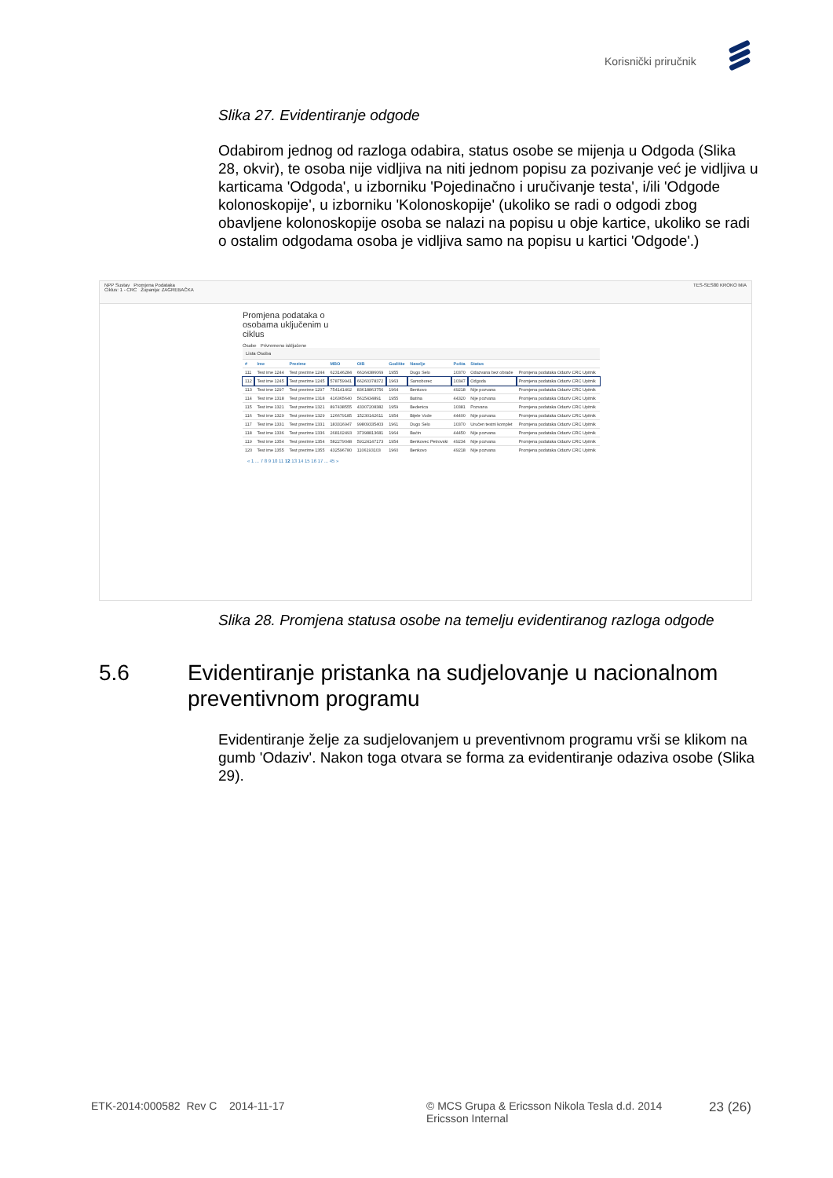Korisnički priručnik
Slika 27. Evidentiranje odgode
Odabirom jednog od razloga odabira, status osobe se mijenja u Odgoda (Slika 28, okvir), te osoba nije vidljiva na niti jednom popisu za pozivanje već je vidljiva u karticama 'Odgoda', u izborniku 'Pojedinačno i uručivanje testa', i/ili 'Odgode kolonoskopije', u izborniku 'Kolonoskopije' (ukoliko se radi o odgodi zbog obavljene kolonoskopije osoba se nalazi na popisu u obje kartice, ukoliko se radi o ostalim odgodama osoba je vidljiva samo na popisu u kartici 'Odgode'.)
NPP Sustav Promjena Podataka TES-SES80 KROKO MIA
Ciklus: 1 - CRC Županija: ZAGREBAČKA
Promjena podataka o osobama uključenim u ciklus
Osobe Privremeno isključene
Lista Osoba
| # | Ime | Prezime | MBO | OIB | Godište | Naselje | Pošta | Status | |
| --- | --- | --- | --- | --- | --- | --- | --- | --- | --- |
| 111 | Test ime 1244 | Test prezime 1244 | 623146284 | 66164386069 | 1955 | Dugo Selo | 10370 | Odazvana bez obrade | Promjena podataka Odaziv CRC Upitnik |
| 112 | Test ime 1245 | Test prezime 1245 | 578759941 | 66260378372 | 1963 | Samoborec | 10347 | Odgoda | Promjena podataka Odaziv CRC Upitnik |
| 113 | Test ime 1297 | Test prezime 1297 | 754141402 | 83618863756 | 1964 | Benkovo | 49218 | Nije pozvana | Promjena podataka Odaziv CRC Upitnik |
| 114 | Test ime 1318 | Test prezime 1318 | 416365640 | 5615434891 | 1955 | Batina | 44320 | Nije pozvana | Promjena podataka Odaziv CRC Upitnik |
| 115 | Test ime 1321 | Test prezime 1321 | 897438555 | 43307208382 | 1959 | Bedenica | 10381 | Pozvana | Promjena podataka Odaziv CRC Upitnik |
| 116 | Test ime 1329 | Test prezime 1329 | 126679185 | 15230142611 | 1954 | Bijele Vode | 44400 | Nije pozvana | Promjena podataka Odaziv CRC Upitnik |
| 117 | Test ime 1331 | Test prezime 1331 | 183316947 | 99809335403 | 1961 | Dugo Selo | 10370 | Uručen testni komplet | Promjena podataka Odaziv CRC Upitnik |
| 118 | Test ime 1336 | Test prezime 1336 | 268102493 | 37398813681 | 1964 | Baćin | 44450 | Nije pozvana | Promjena podataka Odaziv CRC Upitnik |
| 119 | Test ime 1354 | Test prezime 1354 | 582279048 | 59124147173 | 1954 | Benkovec Petrovski | 49234 | Nije pozvana | Promjena podataka Odaziv CRC Upitnik |
| 120 | Test ime 1355 | Test prezime 1355 | 432596780 | 1106193103 | 1960 | Benkovo | 49218 | Nije pozvana | Promjena podataka Odaziv CRC Upitnik |
« 1 ... 7 8 9 10 11 12 13 14 15 16 17 ... 45 »
Slika 28. Promjena statusa osobe na temelju evidentiranog razloga odgode
5.6 Evidentiranje pristanka na sudjelovanje u nacionalnom preventivnom programu
Evidentiranje želje za sudjelovanjem u preventivnom programu vrši se klikom na gumb 'Odaziv'. Nakon toga otvara se forma za evidentiranje odaziva osobe (Slika 29).
ETK-2014:000582 Rev C 2014-11-17 © MCS Grupa & Ericsson Nikola Tesla d.d. 2014
Ericsson Internal
23 (26)